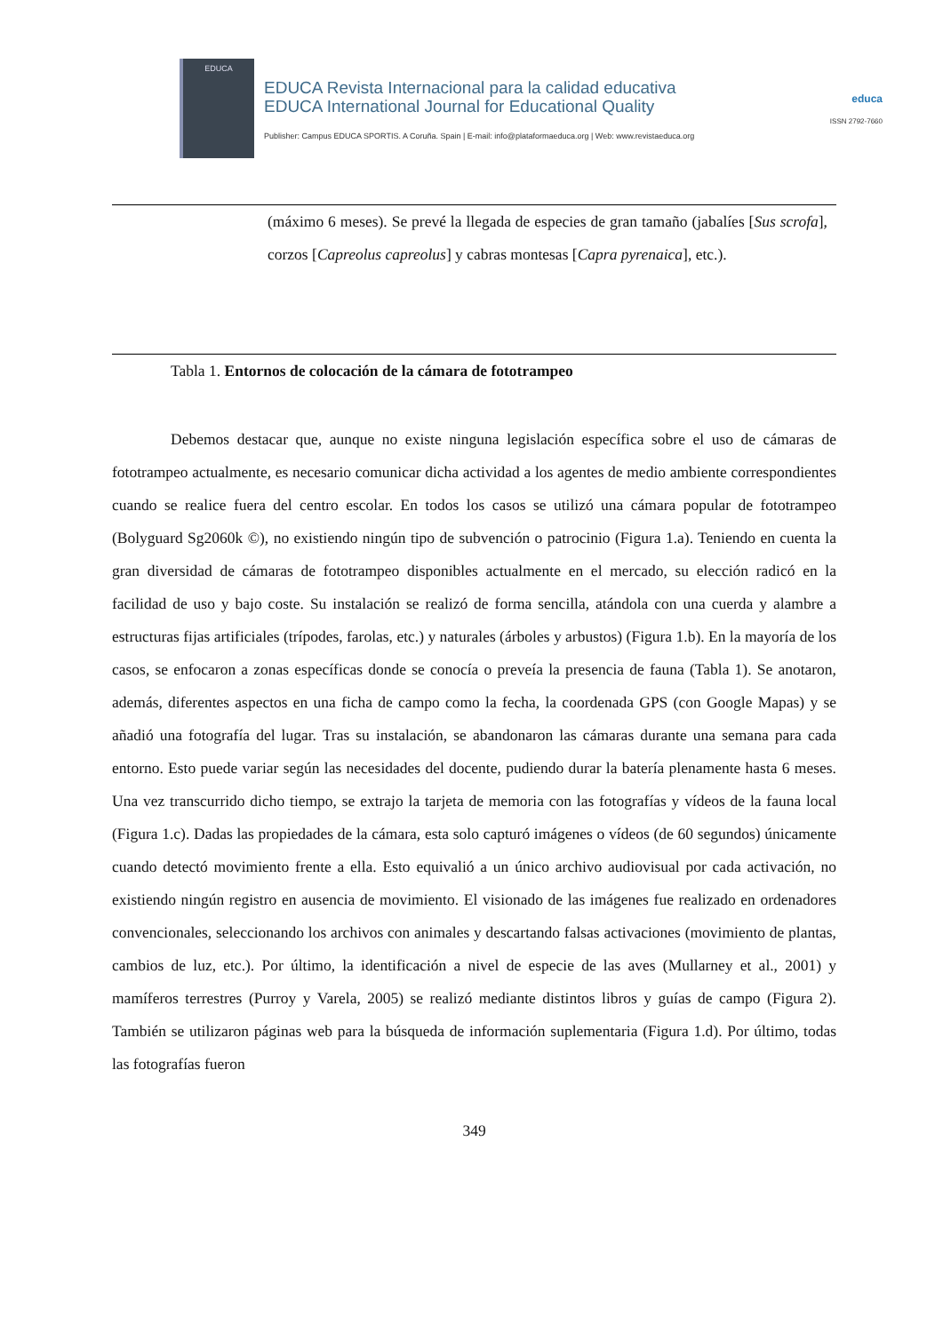EDUCA
EDUCA Revista Internacional para la calidad educativa
EDUCA International Journal for Educational Quality
Publisher: Campus EDUCA SPORTIS. A Coruña. Spain | E-mail: info@plataformaeduca.org | Web: www.revistaeduca.org
educa
ISSN 2792-7660
(máximo 6 meses). Se prevé la llegada de especies de gran tamaño (jabalíes [Sus scrofa], corzos [Capreolus capreolus] y cabras montesas [Capra pyrenaica], etc.).
Tabla 1. Entornos de colocación de la cámara de fototrampeo
Debemos destacar que, aunque no existe ninguna legislación específica sobre el uso de cámaras de fototrampeo actualmente, es necesario comunicar dicha actividad a los agentes de medio ambiente correspondientes cuando se realice fuera del centro escolar. En todos los casos se utilizó una cámara popular de fototrampeo (Bolyguard Sg2060k ©), no existiendo ningún tipo de subvención o patrocinio (Figura 1.a). Teniendo en cuenta la gran diversidad de cámaras de fototrampeo disponibles actualmente en el mercado, su elección radicó en la facilidad de uso y bajo coste. Su instalación se realizó de forma sencilla, atándola con una cuerda y alambre a estructuras fijas artificiales (trípodes, farolas, etc.) y naturales (árboles y arbustos) (Figura 1.b). En la mayoría de los casos, se enfocaron a zonas específicas donde se conocía o preveía la presencia de fauna (Tabla 1). Se anotaron, además, diferentes aspectos en una ficha de campo como la fecha, la coordenada GPS (con Google Mapas) y se añadió una fotografía del lugar. Tras su instalación, se abandonaron las cámaras durante una semana para cada entorno. Esto puede variar según las necesidades del docente, pudiendo durar la batería plenamente hasta 6 meses. Una vez transcurrido dicho tiempo, se extrajo la tarjeta de memoria con las fotografías y vídeos de la fauna local (Figura 1.c). Dadas las propiedades de la cámara, esta solo capturó imágenes o vídeos (de 60 segundos) únicamente cuando detectó movimiento frente a ella. Esto equivalió a un único archivo audiovisual por cada activación, no existiendo ningún registro en ausencia de movimiento. El visionado de las imágenes fue realizado en ordenadores convencionales, seleccionando los archivos con animales y descartando falsas activaciones (movimiento de plantas, cambios de luz, etc.). Por último, la identificación a nivel de especie de las aves (Mullarney et al., 2001) y mamíferos terrestres (Purroy y Varela, 2005) se realizó mediante distintos libros y guías de campo (Figura 2). También se utilizaron páginas web para la búsqueda de información suplementaria (Figura 1.d). Por último, todas las fotografías fueron
349